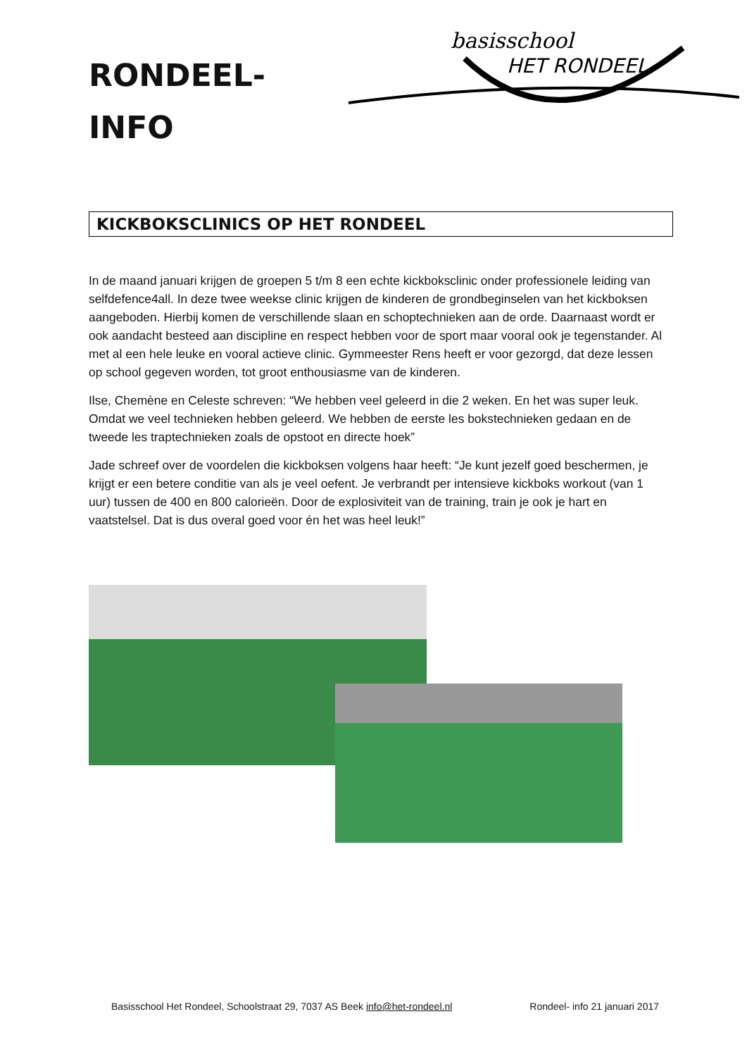RONDEEL-
INFO
basisschool
HET RONDEEL
KICKBOKSCLINICS OP HET RONDEEL
In de maand januari krijgen de groepen 5 t/m 8 een echte kickboksclinic onder professionele leiding van selfdefence4all. In deze twee weekse clinic krijgen de kinderen de grondbeginselen van het kickboksen aangeboden. Hierbij komen de verschillende slaan en schoptechnieken aan de orde. Daarnaast wordt er ook aandacht besteed aan discipline en respect hebben voor de sport maar vooral ook je tegenstander. Al met al een hele leuke en vooral actieve clinic. Gymmeester Rens heeft er voor gezorgd, dat deze lessen op school gegeven worden, tot groot enthousiasme van de kinderen.
Ilse, Chemène en Celeste schreven: “We hebben veel geleerd in die 2 weken. En het was super leuk. Omdat we veel technieken hebben geleerd. We hebben de eerste les bokstechnieken gedaan en de tweede les traptechnieken zoals de opstoot en directe hoek”
Jade schreef over de voordelen die kickboksen volgens haar heeft: “Je kunt jezelf goed beschermen, je krijgt er een betere conditie van als je veel oefent. Je verbrandt per intensieve kickboks workout (van 1 uur) tussen de 400 en 800 calorieën. Door de explosiviteit van de training, train je ook je hart en vaatstelsel. Dat is dus overal goed voor én het was heel leuk!”
Basisschool Het Rondeel, Schoolstraat 29, 7037 AS Beek info@het-rondeel.nl Rondeel- info 21 januari 2017